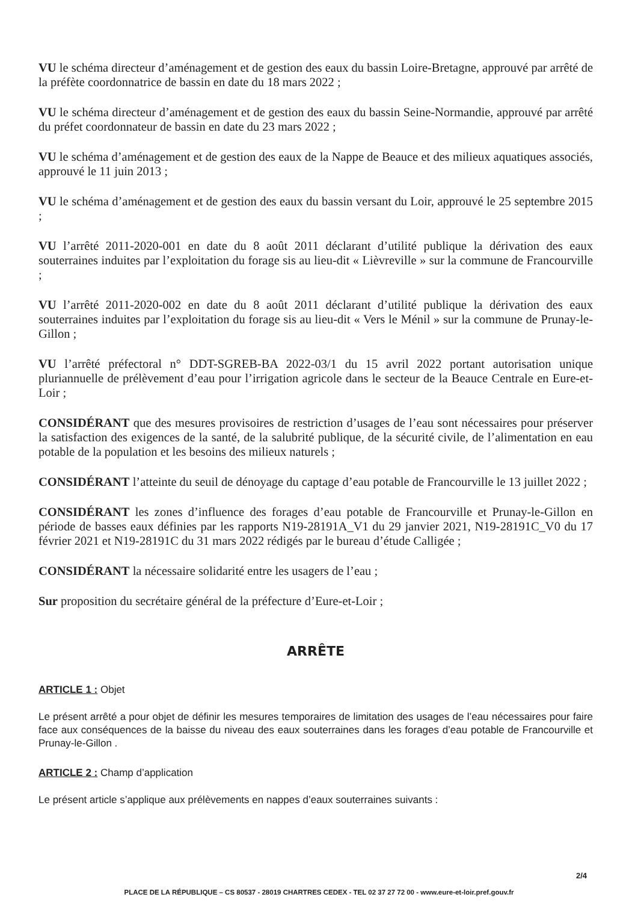VU le schéma directeur d’aménagement et de gestion des eaux du bassin Loire-Bretagne, approuvé par arrêté de la préfète coordonnatrice de bassin en date du 18 mars 2022 ;
VU le schéma directeur d’aménagement et de gestion des eaux du bassin Seine-Normandie, approuvé par arrêté du préfet coordonnateur de bassin en date du 23 mars 2022 ;
VU le schéma d’aménagement et de gestion des eaux de la Nappe de Beauce et des milieux aquatiques associés, approuvé le 11 juin 2013 ;
VU le schéma d’aménagement et de gestion des eaux du bassin versant du Loir, approuvé le 25 septembre 2015 ;
VU l’arrêté 2011-2020-001 en date du 8 août 2011 déclarant d’utilité publique la dérivation des eaux souterraines induites par l’exploitation du forage sis au lieu-dit « Lièvreville » sur la commune de Francourville ;
VU l’arrêté 2011-2020-002 en date du 8 août 2011 déclarant d’utilité publique la dérivation des eaux souterraines induites par l’exploitation du forage sis au lieu-dit « Vers le Ménil » sur la commune de Prunay-le-Gillon ;
VU l’arrêté préfectoral n° DDT-SGREB-BA 2022-03/1 du 15 avril 2022 portant autorisation unique pluriannuelle de prélèvement d’eau pour l’irrigation agricole dans le secteur de la Beauce Centrale en Eure-et-Loir ;
CONSIDÉRANT que des mesures provisoires de restriction d’usages de l’eau sont nécessaires pour préserver la satisfaction des exigences de la santé, de la salubrité publique, de la sécurité civile, de l’alimentation en eau potable de la population et les besoins des milieux naturels ;
CONSIDÉRANT l’atteinte du seuil de dénoyage du captage d’eau potable de Francourville le 13 juillet 2022 ;
CONSIDÉRANT les zones d’influence des forages d’eau potable de Francourville et Prunay-le-Gillon en période de basses eaux définies par les rapports N19-28191A_V1 du 29 janvier 2021, N19-28191C_V0 du 17 février 2021 et N19-28191C du 31 mars 2022 rédigés par le bureau d’étude Calligée ;
CONSIDÉRANT la nécessaire solidarité entre les usagers de l’eau ;
Sur proposition du secrétaire général de la préfecture d’Eure-et-Loir ;
ARRÊTE
ARTICLE 1 : Objet
Le présent arrêté a pour objet de définir les mesures temporaires de limitation des usages de l’eau nécessaires pour faire face aux conséquences de la baisse du niveau des eaux souterraines dans les forages d’eau potable de Francourville et Prunay-le-Gillon .
ARTICLE 2 : Champ d’application
Le présent article s’applique aux prélèvements en nappes d’eaux souterraines suivants :
2/4
PLACE DE LA RÉPUBLIQUE – CS 80537 - 28019 CHARTRES CEDEX - TEL 02 37 27 72 00 - www.eure-et-loir.pref.gouv.fr